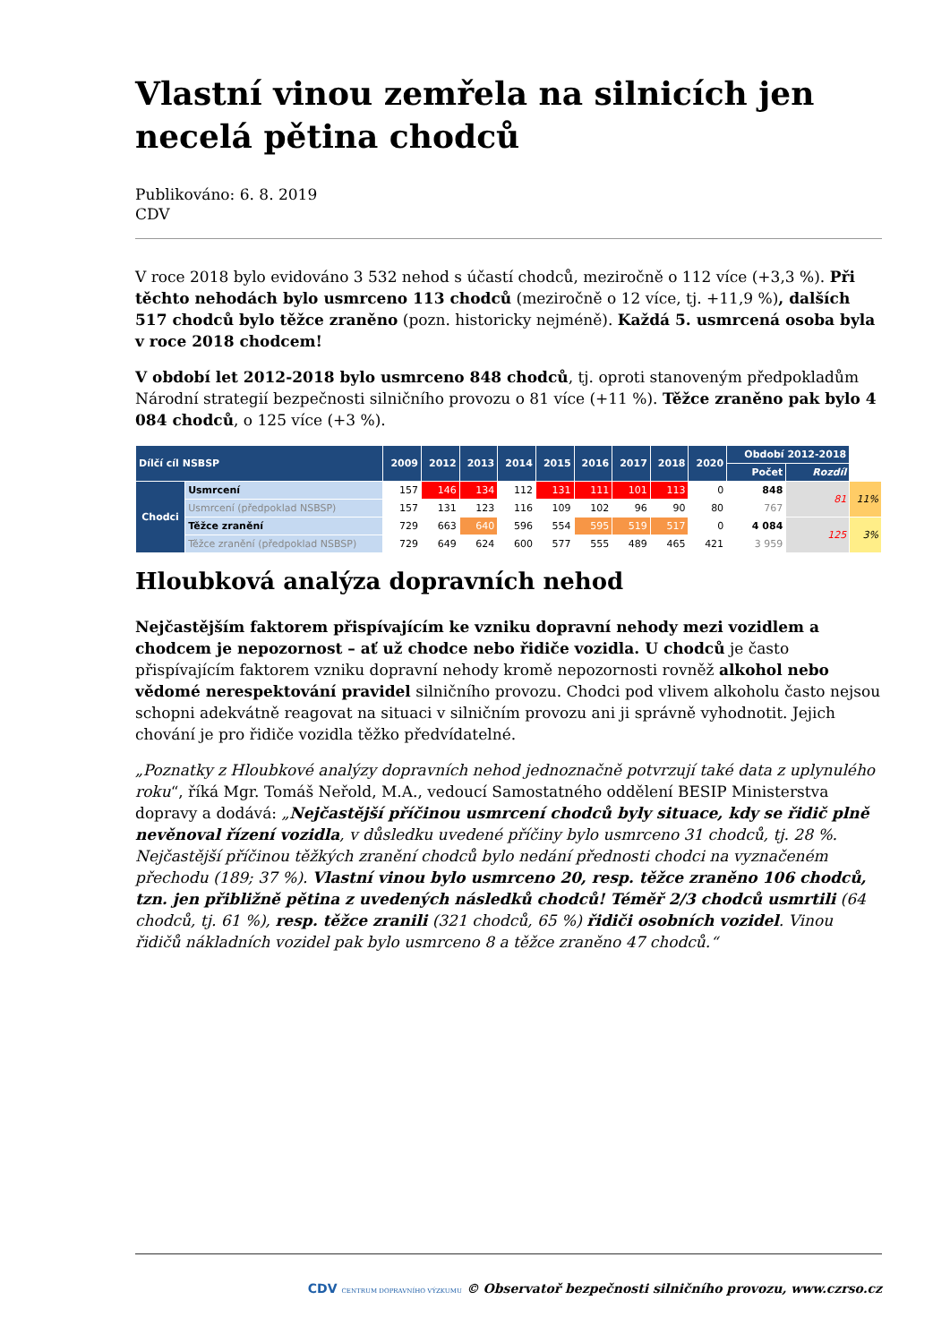Vlastní vinou zemřela na silnicích jen necelá pětina chodců
Publikováno: 6. 8. 2019
CDV
V roce 2018 bylo evidováno 3 532 nehod s účastí chodců, meziročně o 112 více (+3,3 %). Při těchto nehodách bylo usmrceno 113 chodců (meziročně o 12 více, tj. +11,9 %), dalších 517 chodců bylo těžce zraněno (pozn. historicky nejméně). Každá 5. usmrcená osoba byla v roce 2018 chodcem!
V období let 2012-2018 bylo usmrceno 848 chodců, tj. oproti stanoveným předpokladům Národní strategií bezpečnosti silničního provozu o 81 více (+11 %). Těžce zraněno pak bylo 4 084 chodců, o 125 více (+3 %).
| Dílčí cíl NSBSP | | 2009 | 2012 | 2013 | 2014 | 2015 | 2016 | 2017 | 2018 | 2020 | Období 2012-2018 | | |
| --- | --- | --- | --- | --- | --- | --- | --- | --- | --- | --- | --- | --- | --- |
| | | | | | | | | | | | Počet | Rozdíl | |
| Chodci | Usmrcení | 157 | 146 | 134 | 112 | 131 | 111 | 101 | 113 | 0 | 848 | 81 | 11% |
| | Usmrcení (předpoklad NSBSP) | 157 | 131 | 123 | 116 | 109 | 102 | 96 | 90 | 80 | 767 | | |
| | Těžce zranění | 729 | 663 | 640 | 596 | 554 | 595 | 519 | 517 | 0 | 4 084 | 125 | 3% |
| | Těžce zranění (předpoklad NSBSP) | 729 | 649 | 624 | 600 | 577 | 555 | 489 | 465 | 421 | 3 959 | | |
Hloubková analýza dopravních nehod
Nejčastějším faktorem přispívajícím ke vzniku dopravní nehody mezi vozidlem a chodcem je nepozornost – ať už chodce nebo řidiče vozidla. U chodců je často přispívajícím faktorem vzniku dopravní nehody kromě nepozornosti rovněž alkohol nebo vědomé nerespektování pravidel silničního provozu. Chodci pod vlivem alkoholu často nejsou schopni adekvátně reagovat na situaci v silničním provozu ani ji správně vyhodnotit. Jejich chování je pro řidiče vozidla těžko předvídatelné.
„Poznatky z Hloubkové analýzy dopravních nehod jednoznačně potvrzují také data z uplynulého roku“, říká Mgr. Tomáš Neřold, M.A., vedoucí Samostatného oddělení BESIP Ministerstva dopravy a dodává: „Nejčastější příčinou usmrcení chodců byly situace, kdy se řidič plně nevěnoval řízení vozidla, v důsledku uvedené příčiny bylo usmrceno 31 chodců, tj. 28 %. Nejčastější příčinou těžkých zranění chodců bylo nedání přednosti chodci na vyznačeném přechodu (189; 37 %). Vlastní vinou bylo usmrceno 20, resp. těžce zraněno 106 chodců, tzn. jen přibližně pětina z uvedených následků chodců! Téměř 2/3 chodců usmrtili (64 chodců, tj. 61 %), resp. těžce zranili (321 chodců, 65 %) řidiči osobních vozidel. Vinou řidičů nákladních vozidel pak bylo usmrceno 8 a těžce zraněno 47 chodců.“
CDV CENTRUM DOPRAVNÍHO VÝZKUMU © Observatoř bezpečnosti silničního provozu, www.czrso.cz